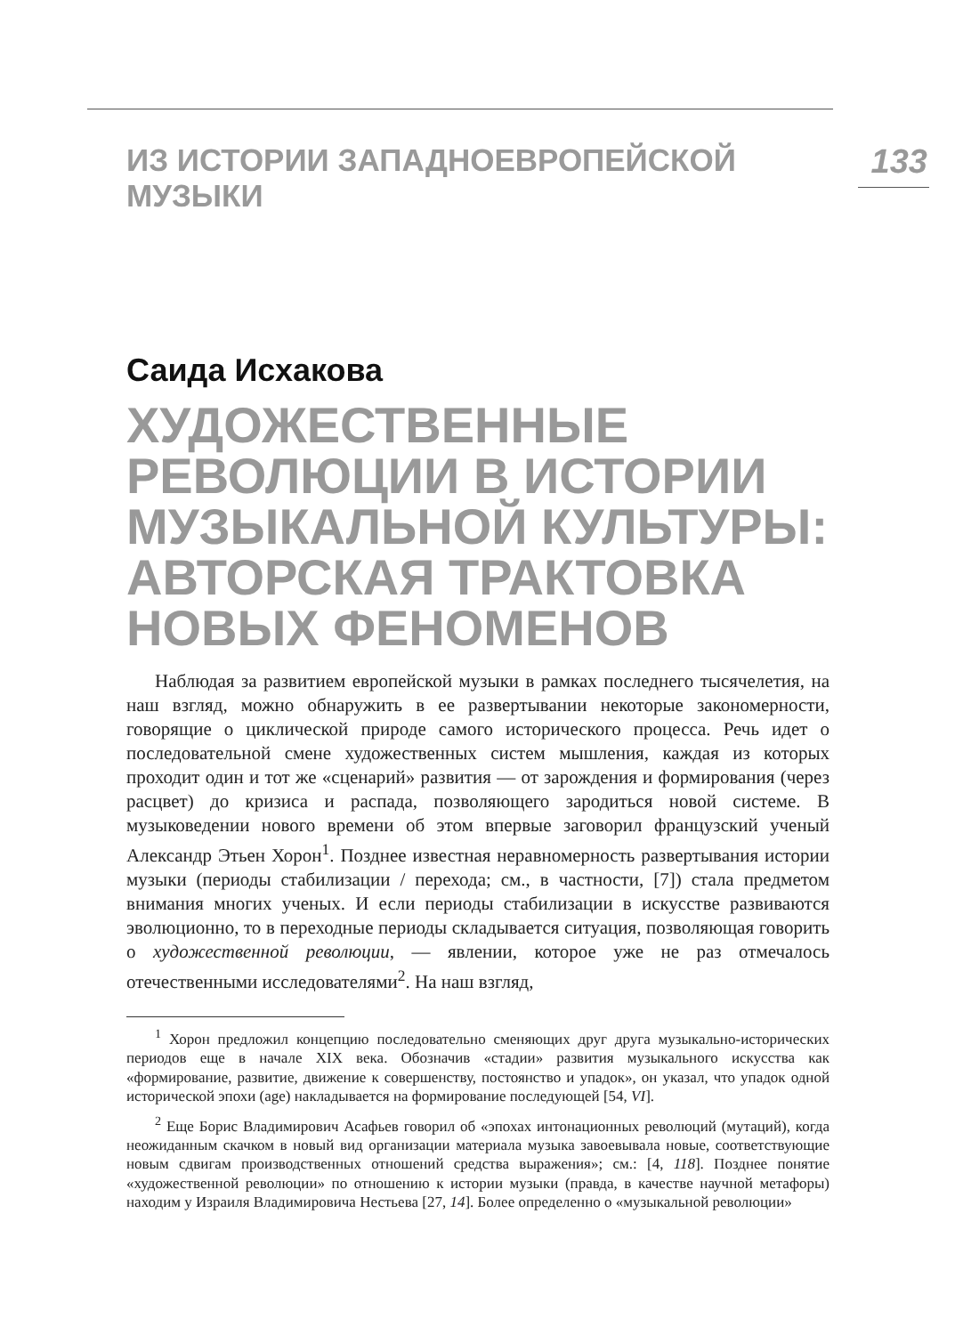ИЗ ИСТОРИИ ЗАПАДНОЕВРОПЕЙСКОЙ МУЗЫКИ 133
Саида Исхакова
ХУДОЖЕСТВЕННЫЕ РЕВОЛЮЦИИ В ИСТОРИИ МУЗЫКАЛЬНОЙ КУЛЬТУРЫ: АВТОРСКАЯ ТРАКТОВКА НОВЫХ ФЕНОМЕНОВ
Наблюдая за развитием европейской музыки в рамках последнего тысячелетия, на наш взгляд, можно обнаружить в ее развертывании некоторые закономерности, говорящие о циклической природе самого исторического процесса. Речь идет о последовательной смене художественных систем мышления, каждая из которых проходит один и тот же «сценарий» развития — от зарождения и формирования (через расцвет) до кризиса и распада, позволяющего зародиться новой системе. В музыковедении нового времени об этом впервые заговорил французский ученый Александр Этьен Хорон<sup>1</sup>. Позднее известная неравномерность развертывания истории музыки (периоды стабилизации / перехода; см., в частности, [7]) стала предметом внимания многих ученых. И если периоды стабилизации в искусстве развиваются эволюционно, то в переходные периоды складывается ситуация, позволяющая говорить о художественной революции, — явлении, которое уже не раз отмечалось отечественными исследователями<sup>2</sup>. На наш взгляд,
<sup>1</sup> Хорон предложил концепцию последовательно сменяющих друг друга музыкально-исторических периодов еще в начале XIX века. Обозначив «стадии» развития музыкального искусства как «формирование, развитие, движение к совершенству, постоянство и упадок», он указал, что упадок одной исторической эпохи (age) накладывается на формирование последующей [54, VI].
<sup>2</sup> Еще Борис Владимирович Асафьев говорил об «эпохах интонационных революций (мутаций), когда неожиданным скачком в новый вид организации материала музыка завоевывала новые, соответствующие новым сдвигам производственных отношений средства выражения»; см.: [4, 118]. Позднее понятие «художественной революции» по отношению к истории музыки (правда, в качестве научной метафоры) находим у Израиля Владимировича Нестьева [27, 14]. Более определенно о «музыкальной революции»